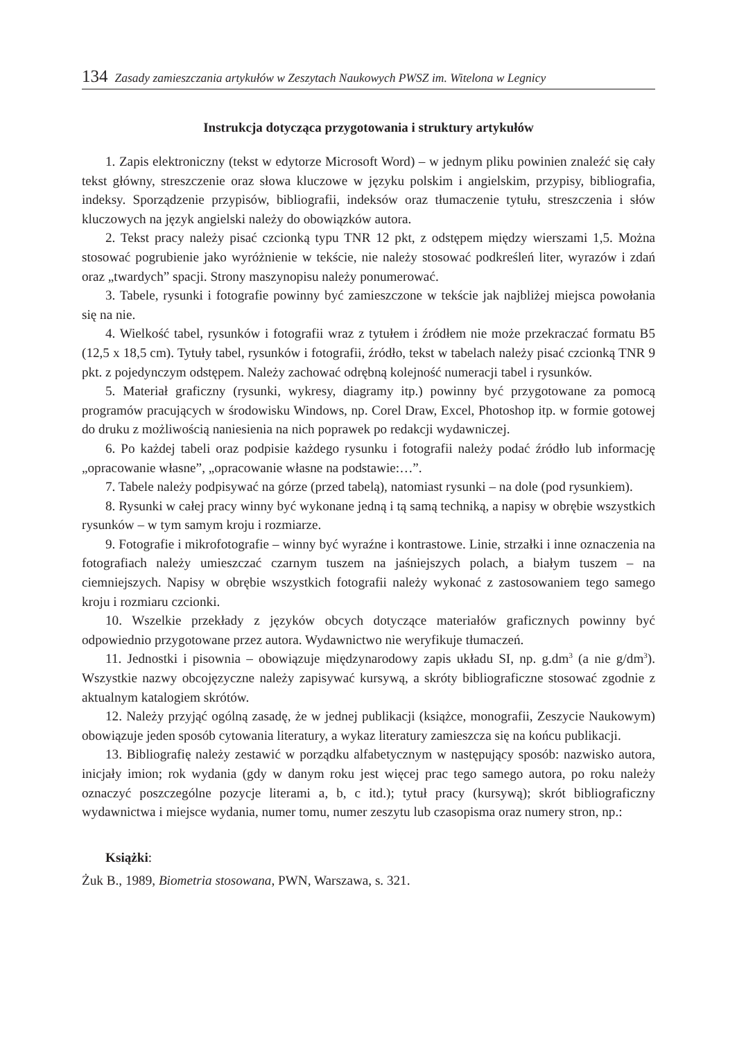134 Zasady zamieszczania artykułów w Zeszytach Naukowych PWSZ im. Witelona w Legnicy
Instrukcja dotycząca przygotowania i struktury artykułów
1. Zapis elektroniczny (tekst w edytorze Microsoft Word) – w jednym pliku powinien znaleźć się cały tekst główny, streszczenie oraz słowa kluczowe w języku polskim i angielskim, przypisy, bibliografia, indeksy. Sporządzenie przypisów, bibliografii, indeksów oraz tłumaczenie tytułu, streszczenia i słów kluczowych na język angielski należy do obowiązków autora.
2. Tekst pracy należy pisać czcionką typu TNR 12 pkt, z odstępem między wierszami 1,5. Można stosować pogrubienie jako wyróżnienie w tekście, nie należy stosować podkreśleń liter, wyrazów i zdań oraz „twardych” spacji. Strony maszynopisu należy ponumerować.
3. Tabele, rysunki i fotografie powinny być zamieszczone w tekście jak najbliżej miejsca powołania się na nie.
4. Wielkość tabel, rysunków i fotografii wraz z tytułem i źródłem nie może przekraczać formatu B5 (12,5 x 18,5 cm). Tytuły tabel, rysunków i fotografii, źródło, tekst w tabelach należy pisać czcionką TNR 9 pkt. z pojedynczym odstępem. Należy zachować odrębną kolejność numeracji tabel i rysunków.
5. Materiał graficzny (rysunki, wykresy, diagramy itp.) powinny być przygotowane za pomocą programów pracujących w środowisku Windows, np. Corel Draw, Excel, Photoshop itp. w formie gotowej do druku z możliwością naniesienia na nich poprawek po redakcji wydawniczej.
6. Po każdej tabeli oraz podpisie każdego rysunku i fotografii należy podać źródło lub informację „opracowanie własne”, „opracowanie własne na podstawie:…”.
7. Tabele należy podpisywać na górze (przed tabelą), natomiast rysunki – na dole (pod rysunkiem).
8. Rysunki w całej pracy winny być wykonane jedną i tą samą techniką, a napisy w obrębie wszystkich rysunków – w tym samym kroju i rozmiarze.
9. Fotografie i mikrofotografie – winny być wyraźne i kontrastowe. Linie, strzałki i inne oznaczenia na fotografiach należy umieszczać czarnym tuszem na jaśniejszych polach, a białym tuszem – na ciemniejszych. Napisy w obrębie wszystkich fotografii należy wykonać z zastosowaniem tego samego kroju i rozmiaru czcionki.
10. Wszelkie przekłady z języków obcych dotyczące materiałów graficznych powinny być odpowiednio przygotowane przez autora. Wydawnictwo nie weryfikuje tłumaczeń.
11. Jednostki i pisownia – obowiązuje międzynarodowy zapis układu SI, np. g.dm<sup>3</sup> (a nie g/dm<sup>3</sup>). Wszystkie nazwy obcojęzyczne należy zapisywać kursywą, a skróty bibliograficzne stosować zgodnie z aktualnym katalogiem skrótów.
12. Należy przyjąć ogólną zasadę, że w jednej publikacji (książce, monografii, Zeszycie Naukowym) obowiązuje jeden sposób cytowania literatury, a wykaz literatury zamieszcza się na końcu publikacji.
13. Bibliografię należy zestawić w porządku alfabetycznym w następujący sposób: nazwisko autora, inicjały imion; rok wydania (gdy w danym roku jest więcej prac tego samego autora, po roku należy oznaczyć poszczególne pozycje literami a, b, c itd.); tytuł pracy (kursywą); skrót bibliograficzny wydawnictwa i miejsce wydania, numer tomu, numer zeszytu lub czasopisma oraz numery stron, np.:
Książki:
Żuk B., 1989, Biometria stosowana, PWN, Warszawa, s. 321.